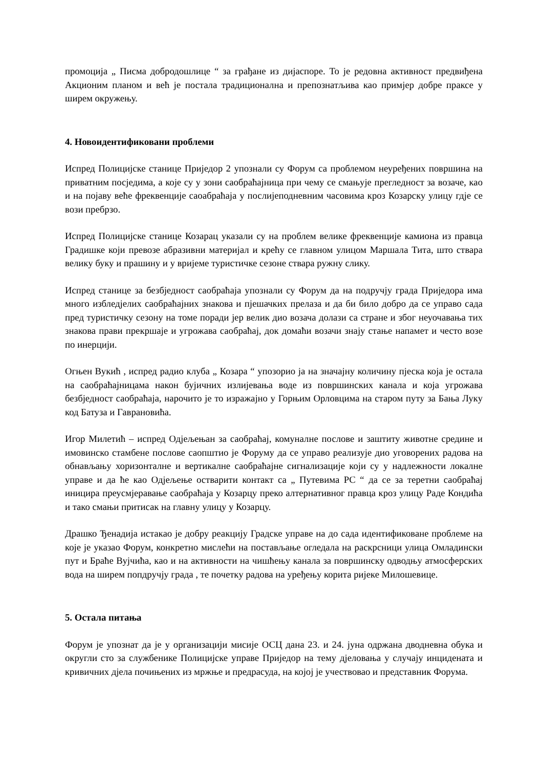промоција „ Писма добродошлице “ за грађане из дијаспоре. То је редовна активност предвиђена Акционим планом и већ је постала традиционална и препознатљива као примјер добре праксе у ширем окружењу.
4. Новоидентификовани проблеми
Испред Полицијске станице Приједор 2 упознали су Форум са проблемом неуређених површина на приватним посједима, а које су у зони саобраћајница при чему се смањује прегледност за возаче, као и на појаву веће фреквенције саоабраћаја у послијеподневним часовима кроз Козарску улицу гдје се вози пребрзо.
Испред Полицијске станице Козарац указали су на проблем велике фреквенције камиона из правца Градишке који превозе абразивни материјал и крећу се главном улицом Маршала Тита, што ствара велику буку и прашину и у вријеме туристичке сезоне ствара ружну слику.
Испред станице за безбједност саобраћаја упознали су Форум да на подручју града Приједора има много избледјелих саобраћајних знакова и пјешачких прелаза и да би било добро да се управо сада пред туристичку сезону на томе поради јер велик дио возача долази са стране и због неуочавања тих знакова прави прекршаје и угрожава саобраћај, док домаћи возачи знају стање напамет и често возе по инерцији.
Огњен Вукић , испред радио клуба „ Козара “ упозорио ја на значајну количину пјеска која је остала на саобраћајницама након бујичних излијевања воде из површинских канала и која угрожава безбједност саобраћаја, нарочито је то изражајно у Горњим Орловцима на старом путу за Бања Луку код Батуза и Гаврановића.
Игор Милетић – испред Одјељењан за саобраћај, комуналне послове и заштиту животне средине и имовинско стамбене послове саопштио је Форуму да се управо реализује дио уговорених радова на обнављању хоризонталне и вертикалне саобраћајне сигнализације који су у надлежности локалне управе и да ће као Одјељење остварити контакт са „ Путевима РС “ да се за теретни саобраћај иницира преусмјеравање саобраћаја у Козарцу преко алтернативног правца кроз улицу Раде Кондића и тако смањи притисак на главну улицу у Козарцу.
Драшко Ђенадија истакао је добру реакцију Градске управе на до сада идентификоване проблеме на које је указао Форум, конкретно мислећи на постављање огледала на раскрсници улица Омладински пут и Браће Вујчића, као и на активности на чишћењу канала за површинску одводњу атмосферских вода на ширем попдручју града , те почетку радова на уређењу корита ријеке Милошевице.
5. Остала питања
Форум је упознат да је у организацији мисије ОСЦ дана 23. и 24. јуна одржана дводневна обука и округли сто за службенике Полицијске управе Приједор на тему дјеловања у случају инцидената и кривичних дјела почињених из мржње и предрасуда, на којој је учествовао и представник Форума.